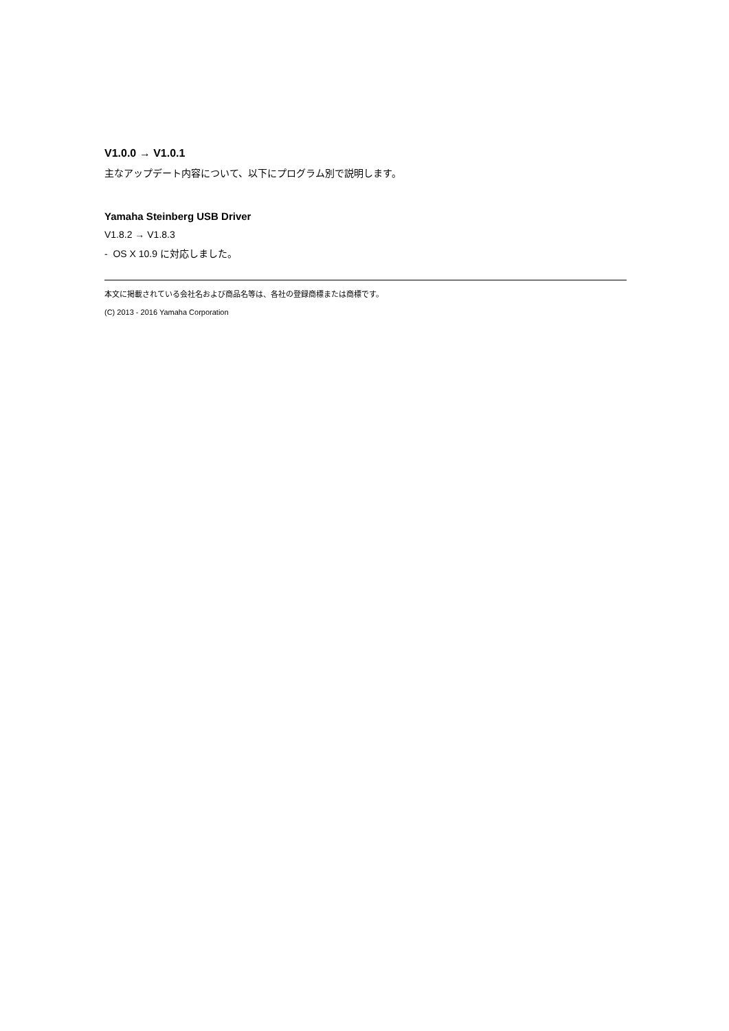V1.0.0 → V1.0.1
主なアップデート内容について、以下にプログラム別で説明します。
Yamaha Steinberg USB Driver
V1.8.2 → V1.8.3
- OS X 10.9 に対応しました。
本文に掲載されている会社名および商品名等は、各社の登録商標または商標です。
(C) 2013 - 2016 Yamaha Corporation